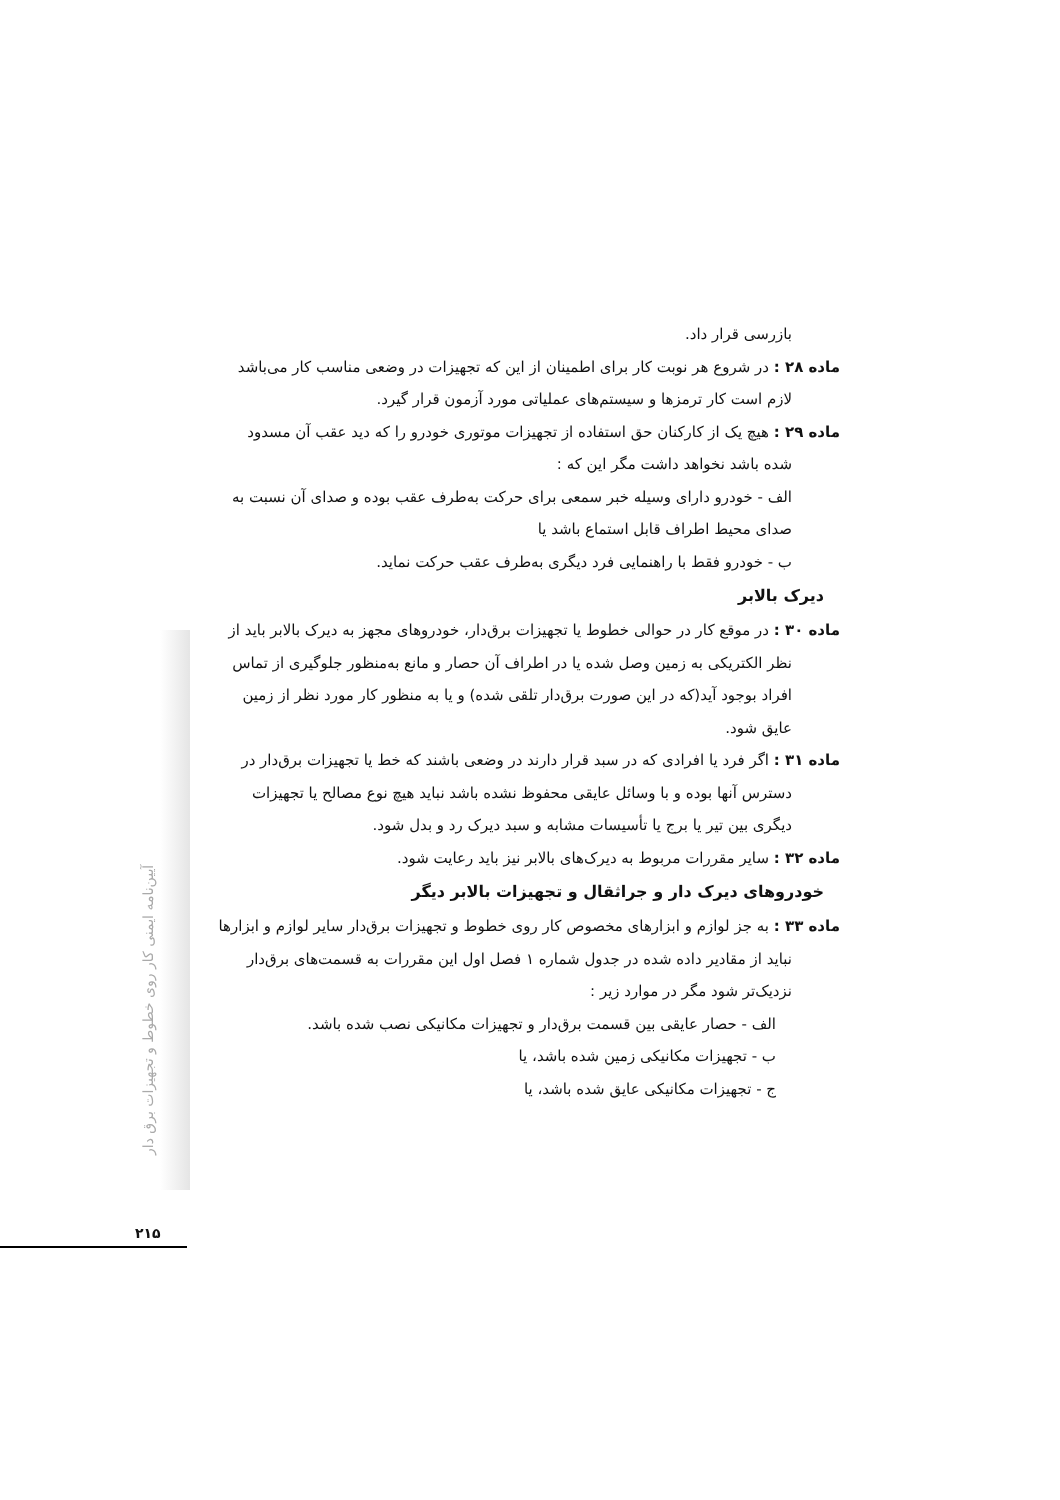بازرسی قرار داد.
ماده ۲۸ : در شروع هر نوبت کار برای اطمینان از این که تجهیزات در وضعی مناسب کار می‌باشد
لازم است کار ترمزها و سیستم‌های عملیاتی مورد آزمون قرار گیرد.
ماده ۲۹ : هیچ یک از کارکنان حق استفاده از تجهیزات موتوری خودرو را که دید عقب آن مسدود
شده باشد نخواهد داشت مگر این که :
الف - خودرو دارای وسیله خبر سمعی برای حرکت به‌طرف عقب بوده و صدای آن نسبت به
صدای محیط اطراف قابل استماع باشد یا
ب - خودرو فقط با راهنمایی فرد دیگری به‌طرف عقب حرکت نماید.
دیرک بالابر
ماده ۳۰ : در موقع کار در حوالی خطوط یا تجهیزات برق‌دار، خودروهای مجهز به دیرک بالابر باید از
نظر الکتریکی به زمین وصل شده یا در اطراف آن حصار و مانع به‌منظور جلوگیری از تماس
افراد بوجود آید(که در این صورت برق‌دار تلقی شده) و یا به منظور کار مورد نظر از زمین
عایق شود.
ماده ۳۱ : اگر فرد یا افرادی که در سبد قرار دارند در وضعی باشند که خط یا تجهیزات برق‌دار در
دسترس آنها بوده و با وسائل عایقی محفوظ نشده باشد نباید هیچ نوع مصالح یا تجهیزات
دیگری بین تیر یا برج یا تأسیسات مشابه و سبد دیرک رد و بدل شود.
ماده ۳۲ : سایر مقررات مربوط به دیرک‌های بالابر نیز باید رعایت شود.
خودروهای دیرک دار و جراثقال و تجهیزات بالابر دیگر
ماده ۳۳ : به جز لوازم و ابزارهای مخصوص کار روی خطوط و تجهیزات برق‌دار سایر لوازم و ابزارها
نباید از مقادیر داده شده در جدول شماره ۱ فصل اول این مقررات به قسمت‌های برق‌دار
نزدیک‌تر شود مگر در موارد زیر :
الف - حصار عایقی بین قسمت برق‌دار و تجهیزات مکانیکی نصب شده باشد.
ب - تجهیزات مکانیکی زمین شده باشد، یا
ج - تجهیزات مکانیکی عایق شده باشد، یا
آیین‌نامه ایمنی کار روی خطوط و تجهیزات برق دار
۲۱۵